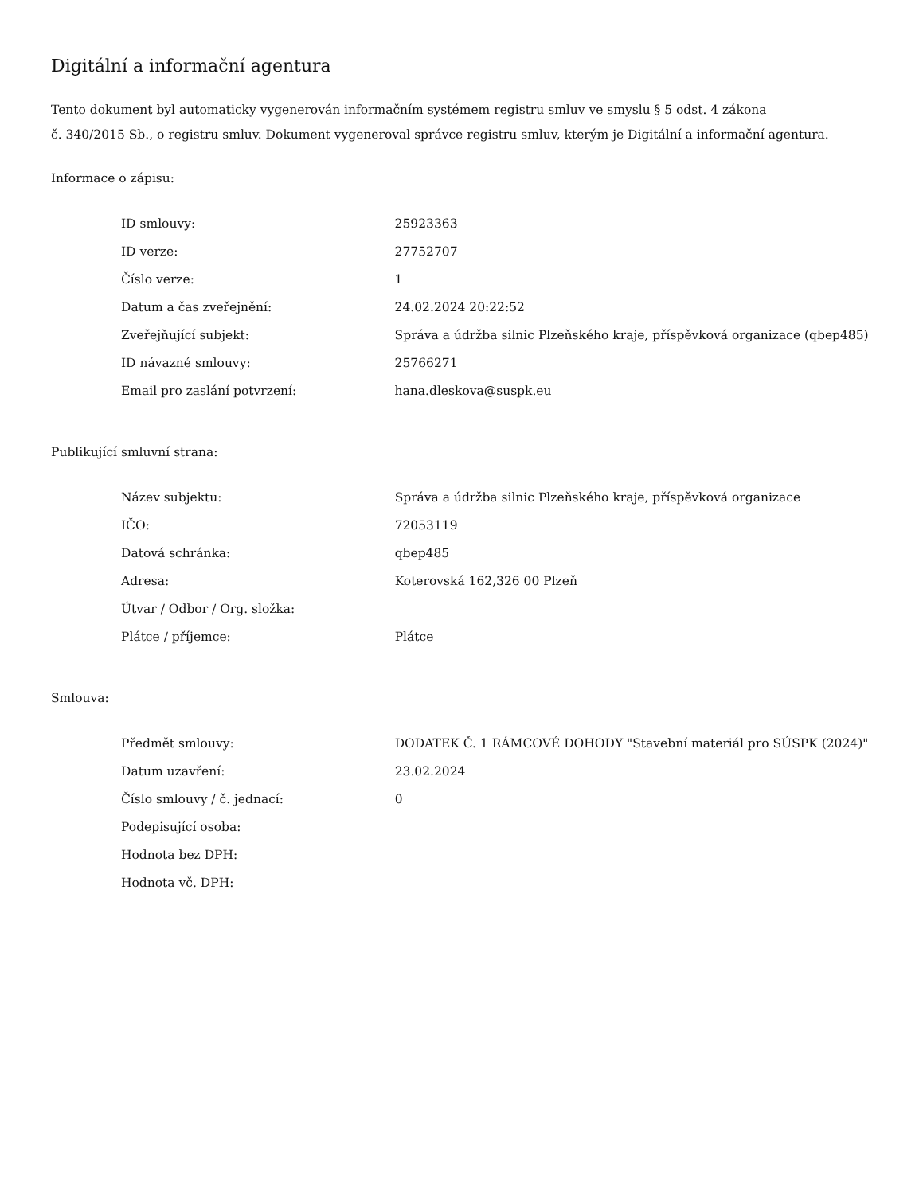Digitální a informační agentura
Tento dokument byl automaticky vygenerován informačním systémem registru smluv ve smyslu § 5 odst. 4 zákona
č. 340/2015 Sb., o registru smluv. Dokument vygeneroval správce registru smluv, kterým je Digitální a informační agentura.
Informace o zápisu:
| ID smlouvy: | 25923363 |
| ID verze: | 27752707 |
| Číslo verze: | 1 |
| Datum a čas zveřejnění: | 24.02.2024 20:22:52 |
| Zveřejňující subjekt: | Správa a údržba silnic Plzeňského kraje, příspěvková organizace (qbep485) |
| ID návazné smlouvy: | 25766271 |
| Email pro zaslání potvrzení: | hana.dleskova@suspk.eu |
Publikující smluvní strana:
| Název subjektu: | Správa a údržba silnic Plzeňského kraje, příspěvková organizace |
| IČO: | 72053119 |
| Datová schránka: | qbep485 |
| Adresa: | Koterovská 162,326 00 Plzeň |
| Útvar / Odbor / Org. složka: | |
| Plátce / příjemce: | Plátce |
Smlouva:
| Předmět smlouvy: | DODATEK Č. 1 RÁMCOVÉ DOHODY "Stavební materiál pro SÚSPK (2024)" |
| Datum uzavření: | 23.02.2024 |
| Číslo smlouvy / č. jednací: | 0 |
| Podepisující osoba: | |
| Hodnota bez DPH: | |
| Hodnota vč. DPH: | |